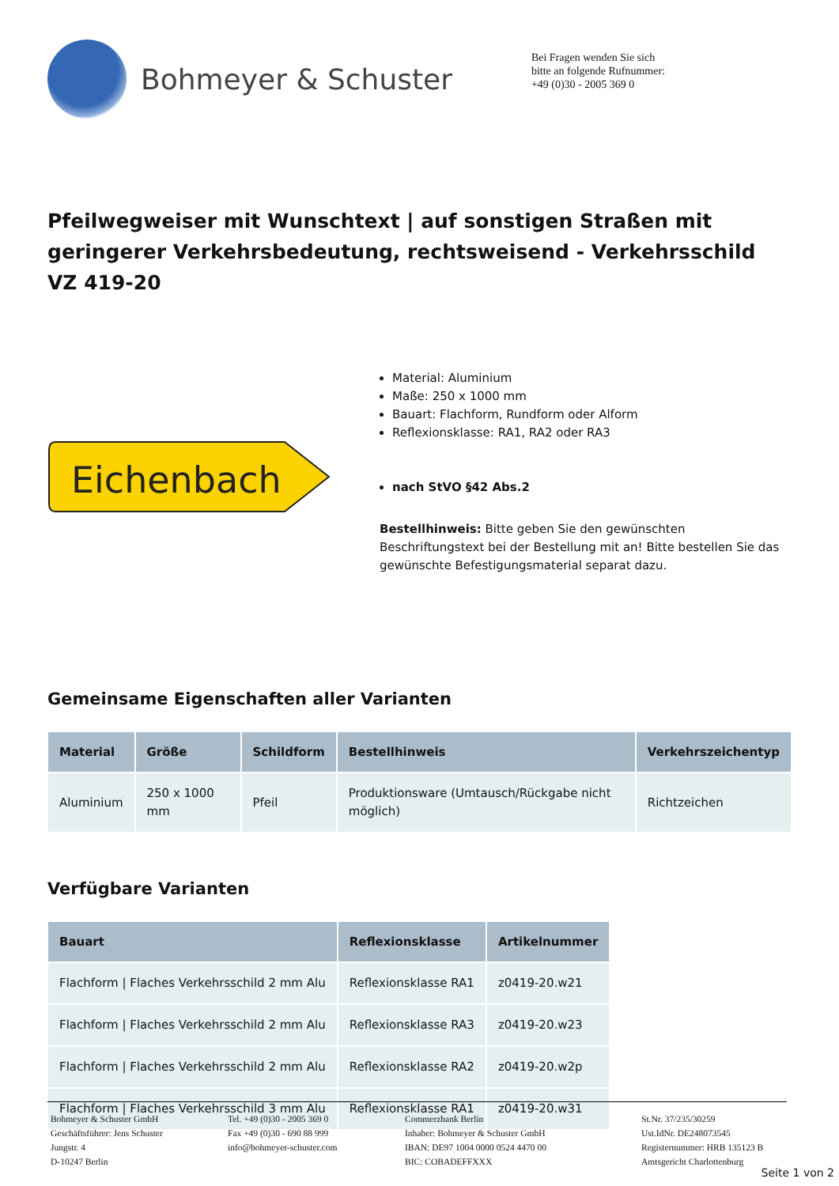Bohmeyer & Schuster
Bei Fragen wenden Sie sich
bitte an folgende Rufnummer:
+49 (0)30 - 2005 369 0
Pfeilwegweiser mit Wunschtext | auf sonstigen Straßen mit geringerer Verkehrsbedeutung, rechtsweisend - Verkehrsschild VZ 419-20
Eichenbach
Material: Aluminium
Maße: 250 x 1000 mm
Bauart: Flachform, Rundform oder Alform
Reflexionsklasse: RA1, RA2 oder RA3
nach StVO §42 Abs.2
Bestellhinweis: Bitte geben Sie den gewünschten Beschriftungstext bei der Bestellung mit an! Bitte bestellen Sie das gewünschte Befestigungsmaterial separat dazu.
Gemeinsame Eigenschaften aller Varianten
| Material | Größe | Schildform | Bestellhinweis | Verkehrszeichentyp |
| --- | --- | --- | --- | --- |
| Aluminium | 250 x 1000 mm | Pfeil | Produktionsware (Umtausch/Rückgabe nicht möglich) | Richtzeichen |
Verfügbare Varianten
| Bauart | Reflexionsklasse | Artikelnummer |
| --- | --- | --- |
| Flachform / Flaches Verkehrsschild 2 mm Alu | Reflexionsklasse RA1 | z0419-20.w21 |
| Flachform / Flaches Verkehrsschild 2 mm Alu | Reflexionsklasse RA3 | z0419-20.w23 |
| Flachform / Flaches Verkehrsschild 2 mm Alu | Reflexionsklasse RA2 | z0419-20.w2p |
| Flachform / Flaches Verkehrsschild 3 mm Alu | Reflexionsklasse RA1 | z0419-20.w31 |
Bohmeyer & Schuster GmbH
Geschäftsführer: Jens Schuster
Jungstr. 4
D-10247 Berlin
Tel. +49 (0)30 - 2005 369 0
Fax +49 (0)30 - 690 88 999
info@bohmeyer-schuster.com
Commerzbank Berlin
Inhaber: Bohmeyer & Schuster GmbH
IBAN: DE97 1004 0000 0524 4470 00
BIC: COBADEFFXXX
St.Nr. 37/235/30259
Ust.IdNr. DE248073545
Registernummer: HRB 135123 B
Amtsgericht Charlottenburg
Seite 1 von 2